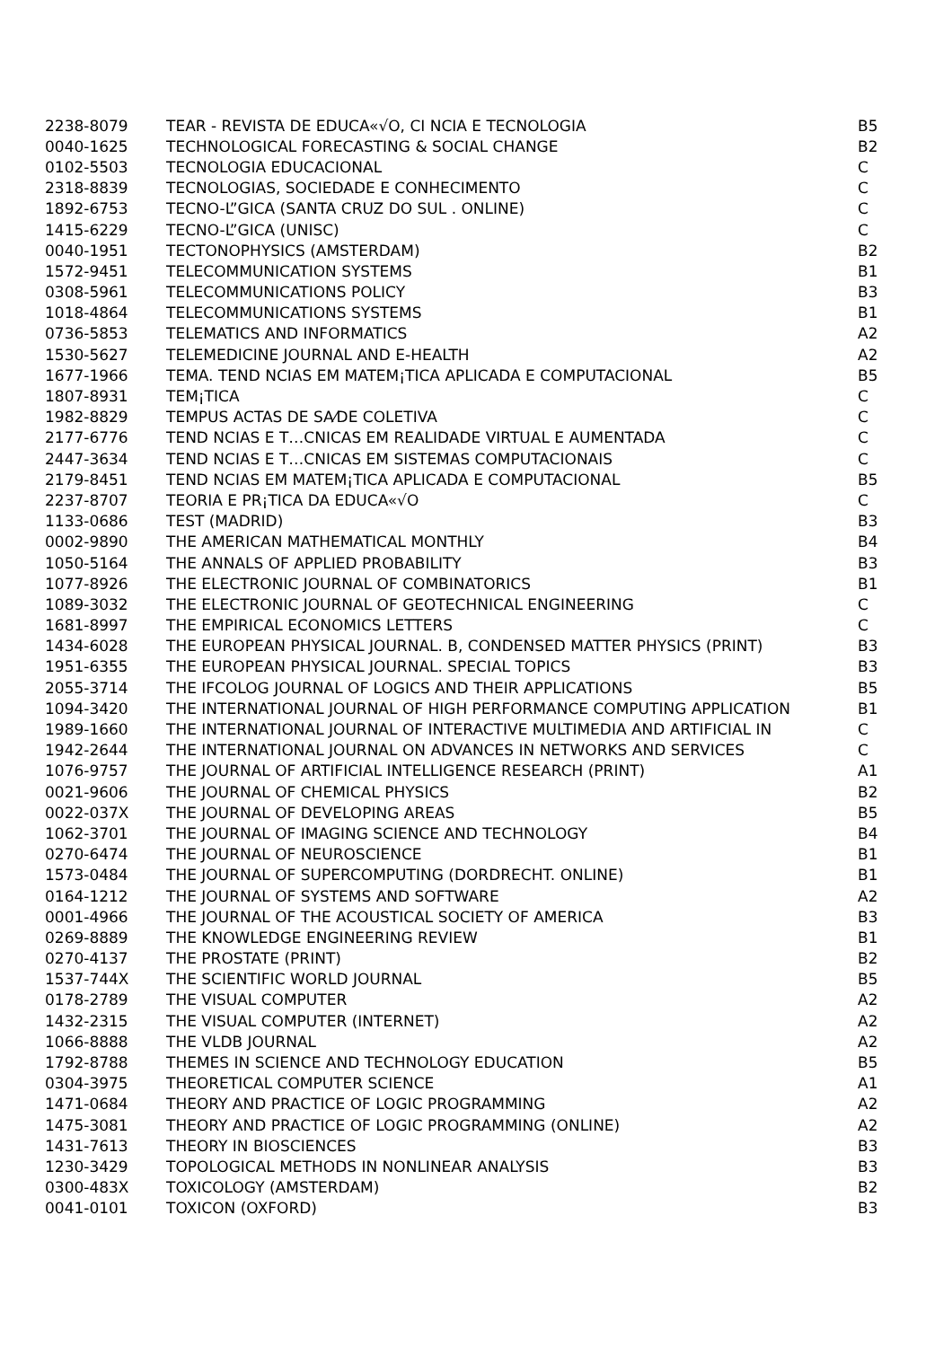| 2238-8079 | TEAR - REVISTA DE EDUCA«√O, CI NCIA E TECNOLOGIA | B5 |
| 0040-1625 | TECHNOLOGICAL FORECASTING & SOCIAL CHANGE | B2 |
| 0102-5503 | TECNOLOGIA EDUCACIONAL | C |
| 2318-8839 | TECNOLOGIAS, SOCIEDADE E CONHECIMENTO | C |
| 1892-6753 | TECNO-L”GICA (SANTA CRUZ DO SUL . ONLINE) | C |
| 1415-6229 | TECNO-L”GICA (UNISC) | C |
| 0040-1951 | TECTONOPHYSICS (AMSTERDAM) | B2 |
| 1572-9451 | TELECOMMUNICATION SYSTEMS | B1 |
| 0308-5961 | TELECOMMUNICATIONS POLICY | B3 |
| 1018-4864 | TELECOMMUNICATIONS SYSTEMS | B1 |
| 0736-5853 | TELEMATICS AND INFORMATICS | A2 |
| 1530-5627 | TELEMEDICINE JOURNAL AND E-HEALTH | A2 |
| 1677-1966 | TEMA. TEND NCIAS EM MATEM¡TICA APLICADA E COMPUTACIONAL | B5 |
| 1807-8931 | TEM¡TICA | C |
| 1982-8829 | TEMPUS ACTAS DE SA⁄DE COLETIVA | C |
| 2177-6776 | TEND NCIAS E T…CNICAS EM REALIDADE VIRTUAL E AUMENTADA | C |
| 2447-3634 | TEND NCIAS E T…CNICAS EM SISTEMAS COMPUTACIONAIS | C |
| 2179-8451 | TEND NCIAS EM MATEM¡TICA APLICADA E COMPUTACIONAL | B5 |
| 2237-8707 | TEORIA E PR¡TICA DA EDUCA«√O | C |
| 1133-0686 | TEST (MADRID) | B3 |
| 0002-9890 | THE AMERICAN MATHEMATICAL MONTHLY | B4 |
| 1050-5164 | THE ANNALS OF APPLIED PROBABILITY | B3 |
| 1077-8926 | THE ELECTRONIC JOURNAL OF COMBINATORICS | B1 |
| 1089-3032 | THE ELECTRONIC JOURNAL OF GEOTECHNICAL ENGINEERING | C |
| 1681-8997 | THE EMPIRICAL ECONOMICS LETTERS | C |
| 1434-6028 | THE EUROPEAN PHYSICAL JOURNAL. B, CONDENSED MATTER PHYSICS (PRINT) | B3 |
| 1951-6355 | THE EUROPEAN PHYSICAL JOURNAL. SPECIAL TOPICS | B3 |
| 2055-3714 | THE IFCOLOG JOURNAL OF LOGICS AND THEIR APPLICATIONS | B5 |
| 1094-3420 | THE INTERNATIONAL JOURNAL OF HIGH PERFORMANCE COMPUTING APPLICATION | B1 |
| 1989-1660 | THE INTERNATIONAL JOURNAL OF INTERACTIVE MULTIMEDIA AND ARTIFICIAL IN | C |
| 1942-2644 | THE INTERNATIONAL JOURNAL ON ADVANCES IN NETWORKS AND SERVICES | C |
| 1076-9757 | THE JOURNAL OF ARTIFICIAL INTELLIGENCE RESEARCH (PRINT) | A1 |
| 0021-9606 | THE JOURNAL OF CHEMICAL PHYSICS | B2 |
| 0022-037X | THE JOURNAL OF DEVELOPING AREAS | B5 |
| 1062-3701 | THE JOURNAL OF IMAGING SCIENCE AND TECHNOLOGY | B4 |
| 0270-6474 | THE JOURNAL OF NEUROSCIENCE | B1 |
| 1573-0484 | THE JOURNAL OF SUPERCOMPUTING (DORDRECHT. ONLINE) | B1 |
| 0164-1212 | THE JOURNAL OF SYSTEMS AND SOFTWARE | A2 |
| 0001-4966 | THE JOURNAL OF THE ACOUSTICAL SOCIETY OF AMERICA | B3 |
| 0269-8889 | THE KNOWLEDGE ENGINEERING REVIEW | B1 |
| 0270-4137 | THE PROSTATE (PRINT) | B2 |
| 1537-744X | THE SCIENTIFIC WORLD JOURNAL | B5 |
| 0178-2789 | THE VISUAL COMPUTER | A2 |
| 1432-2315 | THE VISUAL COMPUTER (INTERNET) | A2 |
| 1066-8888 | THE VLDB JOURNAL | A2 |
| 1792-8788 | THEMES IN SCIENCE AND TECHNOLOGY EDUCATION | B5 |
| 0304-3975 | THEORETICAL COMPUTER SCIENCE | A1 |
| 1471-0684 | THEORY AND PRACTICE OF LOGIC PROGRAMMING | A2 |
| 1475-3081 | THEORY AND PRACTICE OF LOGIC PROGRAMMING (ONLINE) | A2 |
| 1431-7613 | THEORY IN BIOSCIENCES | B3 |
| 1230-3429 | TOPOLOGICAL METHODS IN NONLINEAR ANALYSIS | B3 |
| 0300-483X | TOXICOLOGY (AMSTERDAM) | B2 |
| 0041-0101 | TOXICON (OXFORD) | B3 |